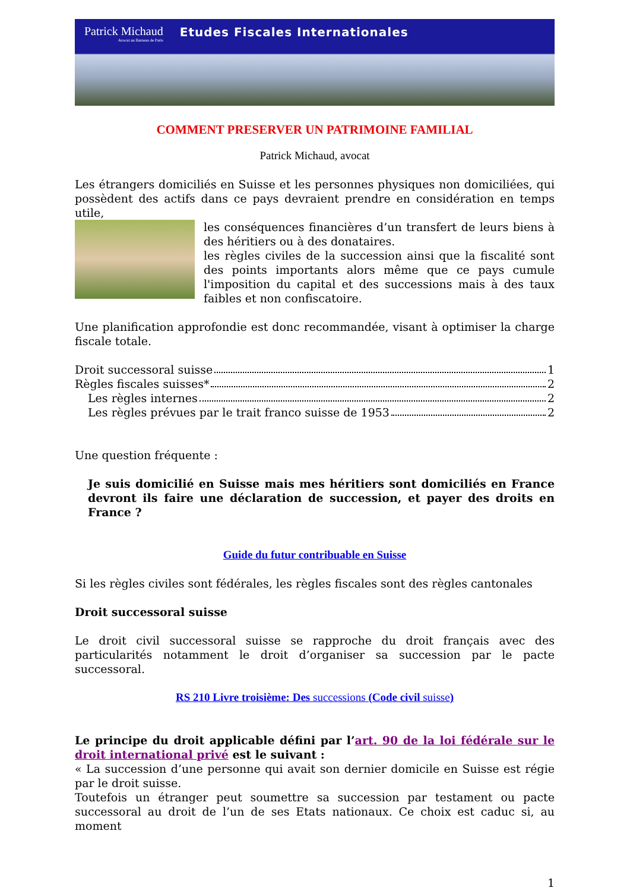Patrick Michaud Avocat au Barreau de Paris Etudes Fiscales Internationales
COMMENT PRESERVER UN PATRIMOINE FAMILIAL
Patrick Michaud, avocat
Les étrangers domiciliés en Suisse et les personnes physiques non domiciliées, qui possèdent des actifs dans ce pays devraient prendre en considération en temps utile,
les conséquences financières d’un transfert de leurs biens à des héritiers ou à des donataires.
les règles civiles de la succession ainsi que la fiscalité sont des points importants alors même que ce pays cumule l'imposition du capital et des successions mais à des taux faibles et non confiscatoire.
Une planification approfondie est donc recommandée, visant à optimiser la charge fiscale totale.
Droit successoral suisse 1
Règles fiscales suisses* 2
Les règles internes 2
Les règles prévues par le trait franco suisse de 1953 2
Une question fréquente :
Je suis domicilié en Suisse mais mes héritiers sont domiciliés en France devront ils faire une déclaration de succession, et payer des droits en France ?
Guide du futur contribuable en Suisse
Si les règles civiles sont fédérales, les règles fiscales sont des règles cantonales
Droit successoral suisse
Le droit civil successoral suisse se rapproche du droit français avec des particularités notamment le droit d’organiser sa succession par le pacte successoral.
RS 210 Livre troisième: Des successions (Code civil suisse)
Le principe du droit applicable défini par l’art. 90 de la loi fédérale sur le droit international privé est le suivant :
« La succession d’une personne qui avait son dernier domicile en Suisse est régie par le droit suisse.
Toutefois un étranger peut soumettre sa succession par testament ou pacte successoral au droit de l’un de ses Etats nationaux. Ce choix est caduc si, au moment
1